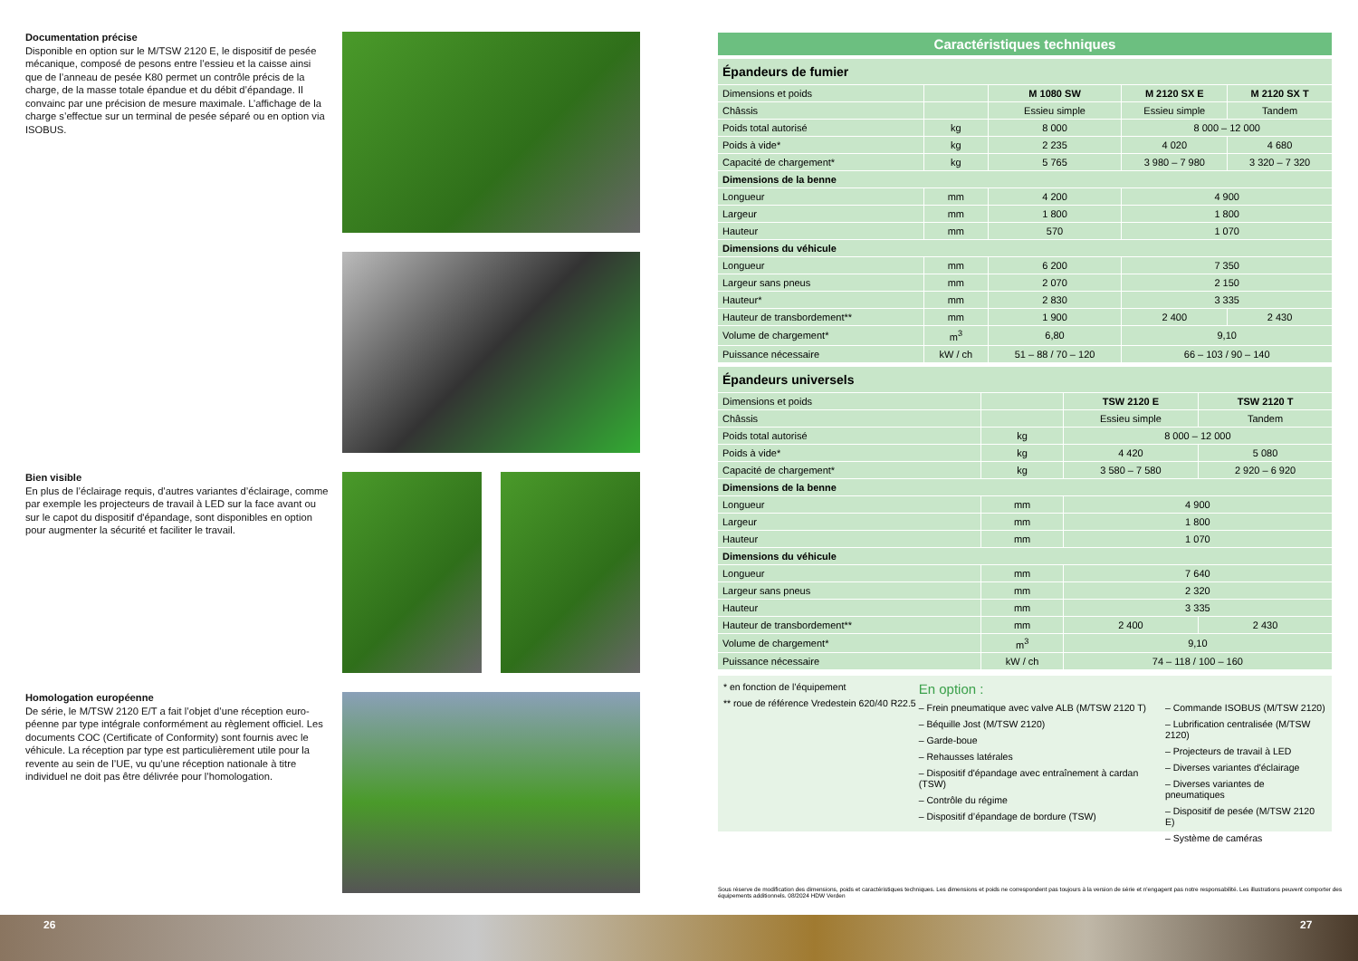Documentation précise
Disponible en option sur le M/TSW 2120 E, le dispositif de pesée mécanique, composé de pesons entre l’essieu et la caisse ainsi que de l’anneau de pesée K80 permet un contrôle précis de la charge, de la masse totale épandue et du débit d’épandage. Il convainc par une précision de mesure maximale. L’affichage de la charge s’effectue sur un terminal de pesée séparé ou en option via ISOBUS.
Bien visible
En plus de l’éclairage requis, d’autres variantes d’éclairage, comme par exemple les projecteurs de travail à LED sur la face avant ou sur le capot du dispositif d'épandage, sont disponibles en option pour augmenter la sécurité et faciliter le travail.
Homologation européenne
De série, le M/TSW 2120 E/T a fait l’objet d’une réception euro­péenne par type intégrale conformément au règlement officiel. Les documents COC (Certificate of Conformity) sont fournis avec le véhicule. La réception par type est particulièrement utile pour la revente au sein de l’UE, vu qu’une réception nationale à titre individuel ne doit pas être délivrée pour l’homologation.
Caractéristiques techniques
| Épandeurs de fumier | | | | |
| --- | --- | --- | --- | --- |
| Dimensions et poids | | M 1080 SW | M 2120 SX E | M 2120 SX T |
| Châssis | | Essieu simple | Essieu simple | Tandem |
| Poids total autorisé | kg | 8 000 | 8 000 – 12 000 | |
| Poids à vide* | kg | 2 235 | 4 020 | 4 680 |
| Capacité de chargement* | kg | 5 765 | 3 980 – 7 980 | 3 320 – 7 320 |
| Dimensions de la benne | | | | |
| Longueur | mm | 4 200 | 4 900 | |
| Largeur | mm | 1 800 | 1 800 | |
| Hauteur | mm | 570 | 1 070 | |
| Dimensions du véhicule | | | | |
| Longueur | mm | 6 200 | 7 350 | |
| Largeur sans pneus | mm | 2 070 | 2 150 | |
| Hauteur* | mm | 2 830 | 3 335 | |
| Hauteur de transbordement** | mm | 1 900 | 2 400 | 2 430 |
| Volume de chargement* | m<sup>3</sup> | 6,80 | 9,10 | |
| Puissance nécessaire | kW / ch | 51 – 88 / 70 – 120 | 66 – 103 / 90 – 140 | |
| Épandeurs universels | | | |
| --- | --- | --- | --- |
| Dimensions et poids | | TSW 2120 E | TSW 2120 T |
| Châssis | | Essieu simple | Tandem |
| Poids total autorisé | kg | 8 000 – 12 000 | |
| Poids à vide* | kg | 4 420 | 5 080 |
| Capacité de chargement* | kg | 3 580 – 7 580 | 2 920 – 6 920 |
| Dimensions de la benne | | | |
| Longueur | mm | 4 900 | |
| Largeur | mm | 1 800 | |
| Hauteur | mm | 1 070 | |
| Dimensions du véhicule | | | |
| Longueur | mm | 7 640 | |
| Largeur sans pneus | mm | 2 320 | |
| Hauteur | mm | 3 335 | |
| Hauteur de transbordement** | mm | 2 400 | 2 430 |
| Volume de chargement* | m<sup>3</sup> | 9,10 | |
| Puissance nécessaire | kW / ch | 74 – 118 / 100 – 160 | |
* en fonction de l’équipement
** roue de référence Vredestein 620/40 R22.5
En option :
– Frein pneumatique avec valve ALB (M/TSW 2120 T)
– Béquille Jost (M/TSW 2120)
– Garde-boue
– Rehausses latérales
– Dispositif d'épandage avec entraînement à cardan (TSW)
– Contrôle du régime
– Dispositif d’épandage de bordure (TSW)
– Commande ISOBUS (M/TSW 2120)
– Lubrification centralisée (M/TSW 2120)
– Projecteurs de travail à LED
– Diverses variantes d'éclairage
– Diverses variantes de pneumatiques
– Dispositif de pesée (M/TSW 2120 E)
– Système de caméras
Sous réserve de modification des dimensions, poids et caractéristiques techniques. Les dimensions et poids ne correspondent pas toujours à la version de série et n'engagent pas notre responsabilité. Les illustrations peuvent comporter des équipements additionnels. 08/2024 HDW Verden
26 27